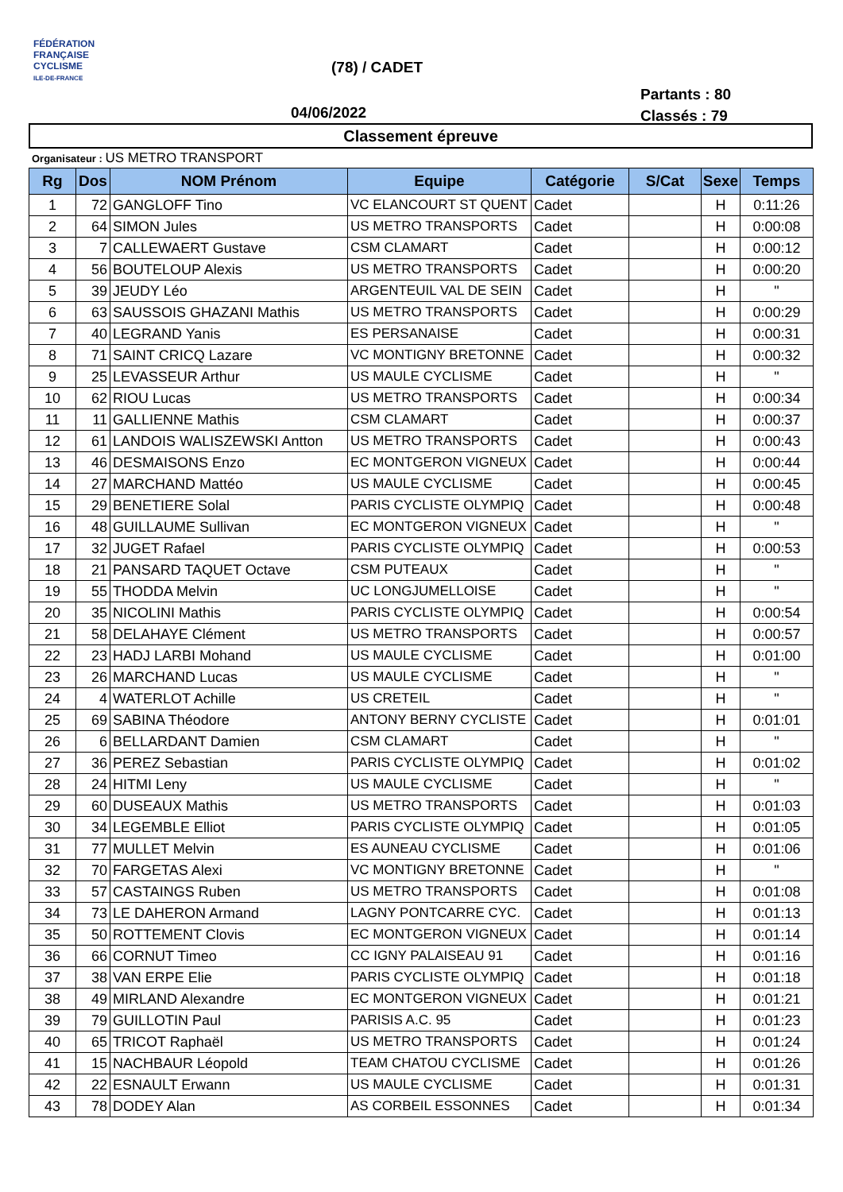FÉDÉRATION
FRANÇAISE
CYCLISME
ILE-DE-FRANCE
(78) / CADET
04/06/2022
Partants : 80
Classés : 79
Classement épreuve
Organisateur : US METRO TRANSPORT
| Rg | Dos | NOM Prénom | Equipe | Catégorie | S/Cat | Sexe | Temps |
| --- | --- | --- | --- | --- | --- | --- | --- |
| 1 | 72 | GANGLOFF Tino | VC ELANCOURT ST QUENT | Cadet | | H | 0:11:26 |
| 2 | 64 | SIMON Jules | US METRO TRANSPORTS | Cadet | | H | 0:00:08 |
| 3 | 7 | CALLEWAERT Gustave | CSM CLAMART | Cadet | | H | 0:00:12 |
| 4 | 56 | BOUTELOUP Alexis | US METRO TRANSPORTS | Cadet | | H | 0:00:20 |
| 5 | 39 | JEUDY Léo | ARGENTEUIL VAL DE SEIN | Cadet | | H | " |
| 6 | 63 | SAUSSOIS GHAZANI Mathis | US METRO TRANSPORTS | Cadet | | H | 0:00:29 |
| 7 | 40 | LEGRAND Yanis | ES PERSANAISE | Cadet | | H | 0:00:31 |
| 8 | 71 | SAINT CRICQ Lazare | VC MONTIGNY BRETONNE | Cadet | | H | 0:00:32 |
| 9 | 25 | LEVASSEUR Arthur | US MAULE CYCLISME | Cadet | | H | " |
| 10 | 62 | RIOU Lucas | US METRO TRANSPORTS | Cadet | | H | 0:00:34 |
| 11 | 11 | GALLIENNE Mathis | CSM CLAMART | Cadet | | H | 0:00:37 |
| 12 | 61 | LANDOIS WALISZEWSKI Antton | US METRO TRANSPORTS | Cadet | | H | 0:00:43 |
| 13 | 46 | DESMAISONS Enzo | EC MONTGERON VIGNEUX | Cadet | | H | 0:00:44 |
| 14 | 27 | MARCHAND Mattéo | US MAULE CYCLISME | Cadet | | H | 0:00:45 |
| 15 | 29 | BENETIERE Solal | PARIS CYCLISTE OLYMPIQ | Cadet | | H | 0:00:48 |
| 16 | 48 | GUILLAUME Sullivan | EC MONTGERON VIGNEUX | Cadet | | H | " |
| 17 | 32 | JUGET Rafael | PARIS CYCLISTE OLYMPIQ | Cadet | | H | 0:00:53 |
| 18 | 21 | PANSARD TAQUET Octave | CSM PUTEAUX | Cadet | | H | " |
| 19 | 55 | THODDA Melvin | UC LONGJUMELLOISE | Cadet | | H | " |
| 20 | 35 | NICOLINI Mathis | PARIS CYCLISTE OLYMPIQ | Cadet | | H | 0:00:54 |
| 21 | 58 | DELAHAYE Clément | US METRO TRANSPORTS | Cadet | | H | 0:00:57 |
| 22 | 23 | HADJ LARBI Mohand | US MAULE CYCLISME | Cadet | | H | 0:01:00 |
| 23 | 26 | MARCHAND Lucas | US MAULE CYCLISME | Cadet | | H | " |
| 24 | 4 | WATERLOT Achille | US CRETEIL | Cadet | | H | " |
| 25 | 69 | SABINA Théodore | ANTONY BERNY CYCLISTE | Cadet | | H | 0:01:01 |
| 26 | 6 | BELLARDANT Damien | CSM CLAMART | Cadet | | H | " |
| 27 | 36 | PEREZ Sebastian | PARIS CYCLISTE OLYMPIQ | Cadet | | H | 0:01:02 |
| 28 | 24 | HITMI Leny | US MAULE CYCLISME | Cadet | | H | " |
| 29 | 60 | DUSEAUX Mathis | US METRO TRANSPORTS | Cadet | | H | 0:01:03 |
| 30 | 34 | LEGEMBLE Elliot | PARIS CYCLISTE OLYMPIQ | Cadet | | H | 0:01:05 |
| 31 | 77 | MULLET Melvin | ES AUNEAU CYCLISME | Cadet | | H | 0:01:06 |
| 32 | 70 | FARGETAS Alexi | VC MONTIGNY BRETONNE | Cadet | | H | " |
| 33 | 57 | CASTAINGS Ruben | US METRO TRANSPORTS | Cadet | | H | 0:01:08 |
| 34 | 73 | LE DAHERON Armand | LAGNY PONTCARRE CYC. | Cadet | | H | 0:01:13 |
| 35 | 50 | ROTTEMENT Clovis | EC MONTGERON VIGNEUX | Cadet | | H | 0:01:14 |
| 36 | 66 | CORNUT Timeo | CC IGNY PALAISEAU 91 | Cadet | | H | 0:01:16 |
| 37 | 38 | VAN ERPE Elie | PARIS CYCLISTE OLYMPIQ | Cadet | | H | 0:01:18 |
| 38 | 49 | MIRLAND Alexandre | EC MONTGERON VIGNEUX | Cadet | | H | 0:01:21 |
| 39 | 79 | GUILLOTIN Paul | PARISIS A.C. 95 | Cadet | | H | 0:01:23 |
| 40 | 65 | TRICOT Raphaël | US METRO TRANSPORTS | Cadet | | H | 0:01:24 |
| 41 | 15 | NACHBAUR Léopold | TEAM CHATOU CYCLISME | Cadet | | H | 0:01:26 |
| 42 | 22 | ESNAULT Erwann | US MAULE CYCLISME | Cadet | | H | 0:01:31 |
| 43 | 78 | DODEY Alan | AS CORBEIL ESSONNES | Cadet | | H | 0:01:34 |